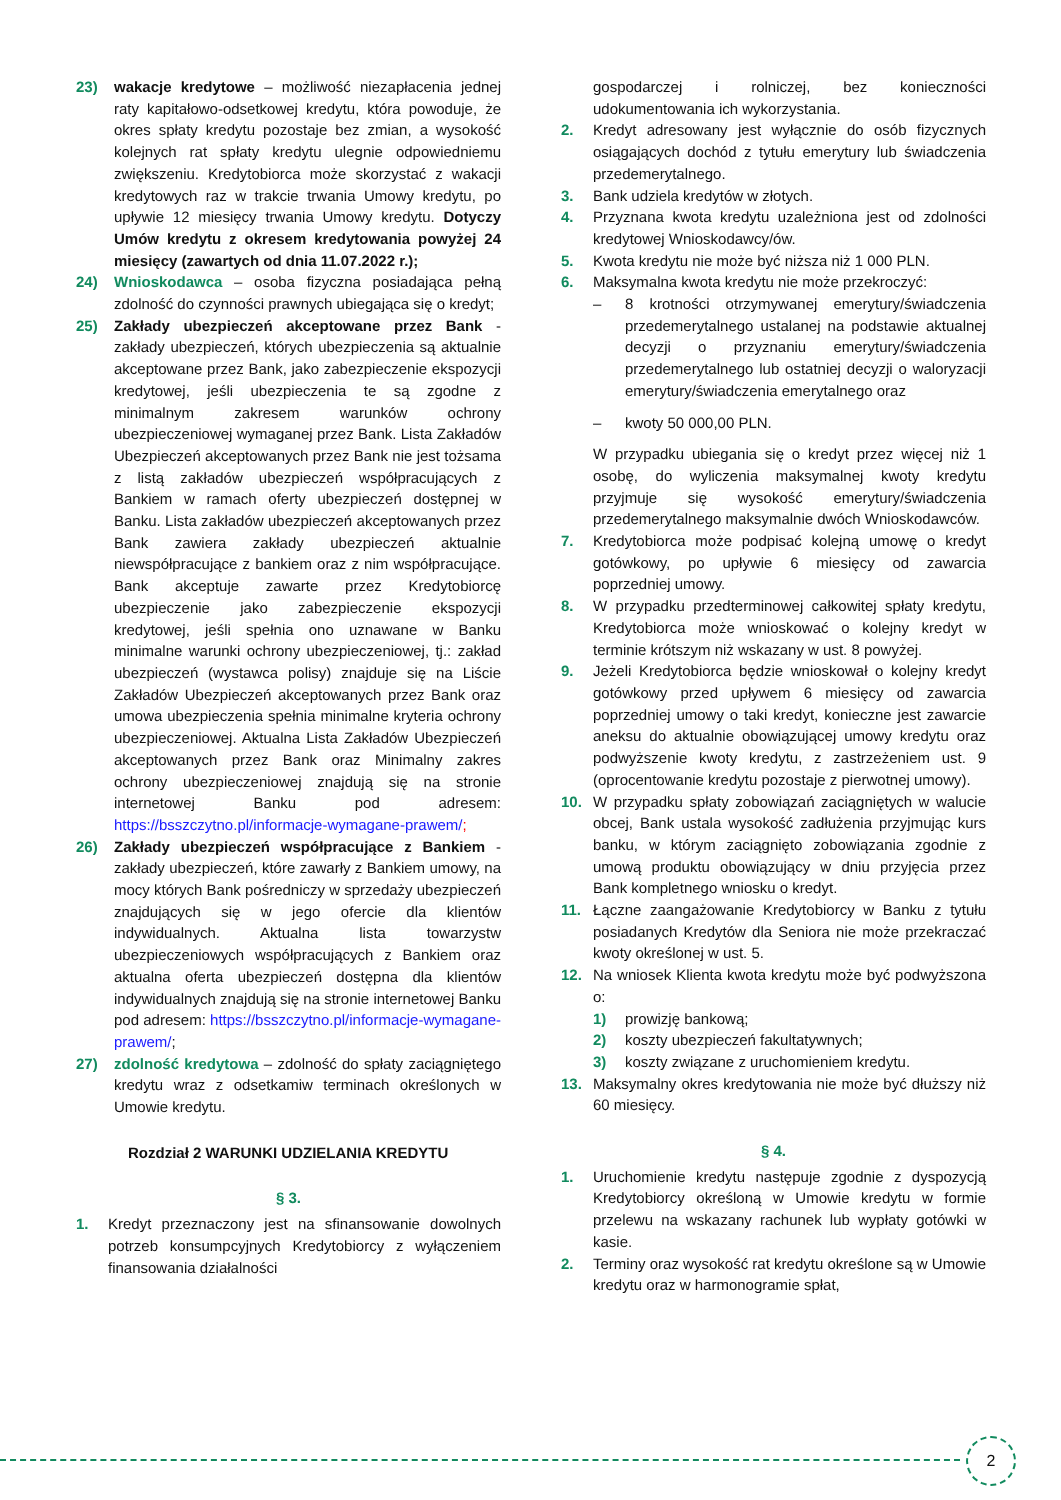23) wakacje kredytowe – możliwość niezapłacenia jednej raty kapitałowo-odsetkowej kredytu, która powoduje, że okres spłaty kredytu pozostaje bez zmian, a wysokość kolejnych rat spłaty kredytu ulegnie odpowiedniemu zwiększeniu. Kredytobiorca może skorzystać z wakacji kredytowych raz w trakcie trwania Umowy kredytu, po upływie 12 miesięcy trwania Umowy kredytu. Dotyczy Umów kredytu z okresem kredytowania powyżej 24 miesięcy (zawartych od dnia 11.07.2022 r.);
24) Wnioskodawca – osoba fizyczna posiadająca pełną zdolność do czynności prawnych ubiegająca się o kredyt;
25) Zakłady ubezpieczeń akceptowane przez Bank - zakłady ubezpieczeń, których ubezpieczenia są aktualnie akceptowane przez Bank, jako zabezpieczenie ekspozycji kredytowej, jeśli ubezpieczenia te są zgodne z minimalnym zakresem warunków ochrony ubezpieczeniowej wymaganej przez Bank. Lista Zakładów Ubezpieczeń akceptowanych przez Bank nie jest tożsama z listą zakładów ubezpieczeń współpracujących z Bankiem w ramach oferty ubezpieczeń dostępnej w Banku. Lista zakładów ubezpieczeń akceptowanych przez Bank zawiera zakłady ubezpieczeń aktualnie niewspółpracujące z bankiem oraz z nim współpracujące. Bank akceptuje zawarte przez Kredytobiorcę ubezpieczenie jako zabezpieczenie ekspozycji kredytowej, jeśli spełnia ono uznawane w Banku minimalne warunki ochrony ubezpieczeniowej, tj.: zakład ubezpieczeń (wystawca polisy) znajduje się na Liście Zakładów Ubezpieczeń akceptowanych przez Bank oraz umowa ubezpieczenia spełnia minimalne kryteria ochrony ubezpieczeniowej. Aktualna Lista Zakładów Ubezpieczeń akceptowanych przez Bank oraz Minimalny zakres ochrony ubezpieczeniowej znajdują się na stronie internetowej Banku pod adresem: https://bsszczytno.pl/informacje-wymagane-prawem/;
26) Zakłady ubezpieczeń współpracujące z Bankiem - zakłady ubezpieczeń, które zawarły z Bankiem umowy, na mocy których Bank pośredniczy w sprzedaży ubezpieczeń znajdujących się w jego ofercie dla klientów indywidualnych. Aktualna lista towarzystw ubezpieczeniowych współpracujących z Bankiem oraz aktualna oferta ubezpieczeń dostępna dla klientów indywidualnych znajdują się na stronie internetowej Banku pod adresem: https://bsszczytno.pl/informacje-wymagane-prawem/;
27) zdolność kredytowa – zdolność do spłaty zaciągniętego kredytu wraz z odsetkamiw terminach określonych w Umowie kredytu.
Rozdział 2 WARUNKI UDZIELANIA KREDYTU
§ 3.
1. Kredyt przeznaczony jest na sfinansowanie dowolnych potrzeb konsumpcyjnych Kredytobiorcy z wyłączeniem finansowania działalności
gospodarczej i rolniczej, bez konieczności udokumentowania ich wykorzystania.
2. Kredyt adresowany jest wyłącznie do osób fizycznych osiągających dochód z tytułu emerytury lub świadczenia przedemerytalnego.
3. Bank udziela kredytów w złotych.
4. Przyznana kwota kredytu uzależniona jest od zdolności kredytowej Wnioskodawcy/ów.
5. Kwota kredytu nie może być niższa niż 1 000 PLN.
6. Maksymalna kwota kredytu nie może przekroczyć:
– 8 krotności otrzymywanej emerytury/świadczenia przedemerytalnego ustalanej na podstawie aktualnej decyzji o przyznaniu emerytury/świadczenia przedemerytalnego lub ostatniej decyzji o waloryzacji emerytury/świadczenia emerytalnego oraz
– kwoty 50 000,00 PLN.
W przypadku ubiegania się o kredyt przez więcej niż 1 osobę, do wyliczenia maksymalnej kwoty kredytu przyjmuje się wysokość emerytury/świadczenia przedemerytalnego maksymalnie dwóch Wnioskodawców.
7. Kredytobiorca może podpisać kolejną umowę o kredyt gotówkowy, po upływie 6 miesięcy od zawarcia poprzedniej umowy.
8. W przypadku przedterminowej całkowitej spłaty kredytu, Kredytobiorca może wnioskować o kolejny kredyt w terminie krótszym niż wskazany w ust. 8 powyżej.
9. Jeżeli Kredytobiorca będzie wnioskował o kolejny kredyt gotówkowy przed upływem 6 miesięcy od zawarcia poprzedniej umowy o taki kredyt, konieczne jest zawarcie aneksu do aktualnie obowiązującej umowy kredytu oraz podwyższenie kwoty kredytu, z zastrzeżeniem ust. 9 (oprocentowanie kredytu pozostaje z pierwotnej umowy).
10. W przypadku spłaty zobowiązań zaciągniętych w walucie obcej, Bank ustala wysokość zadłużenia przyjmując kurs banku, w którym zaciągnięto zobowiązania zgodnie z umową produktu obowiązujący w dniu przyjęcia przez Bank kompletnego wniosku o kredyt.
11. Łączne zaangażowanie Kredytobiorcy w Banku z tytułu posiadanych Kredytów dla Seniora nie może przekraczać kwoty określonej w ust. 5.
12. Na wniosek Klienta kwota kredytu może być podwyższona o:
1) prowizję bankową;
2) koszty ubezpieczeń fakultatywnych;
3) koszty związane z uruchomieniem kredytu.
13. Maksymalny okres kredytowania nie może być dłuższy niż 60 miesięcy.
§ 4.
1. Uruchomienie kredytu następuje zgodnie z dyspozycją Kredytobiorcy określoną w Umowie kredytu w formie przelewu na wskazany rachunek lub wypłaty gotówki w kasie.
2. Terminy oraz wysokość rat kredytu określone są w Umowie kredytu oraz w harmonogramie spłat,
2